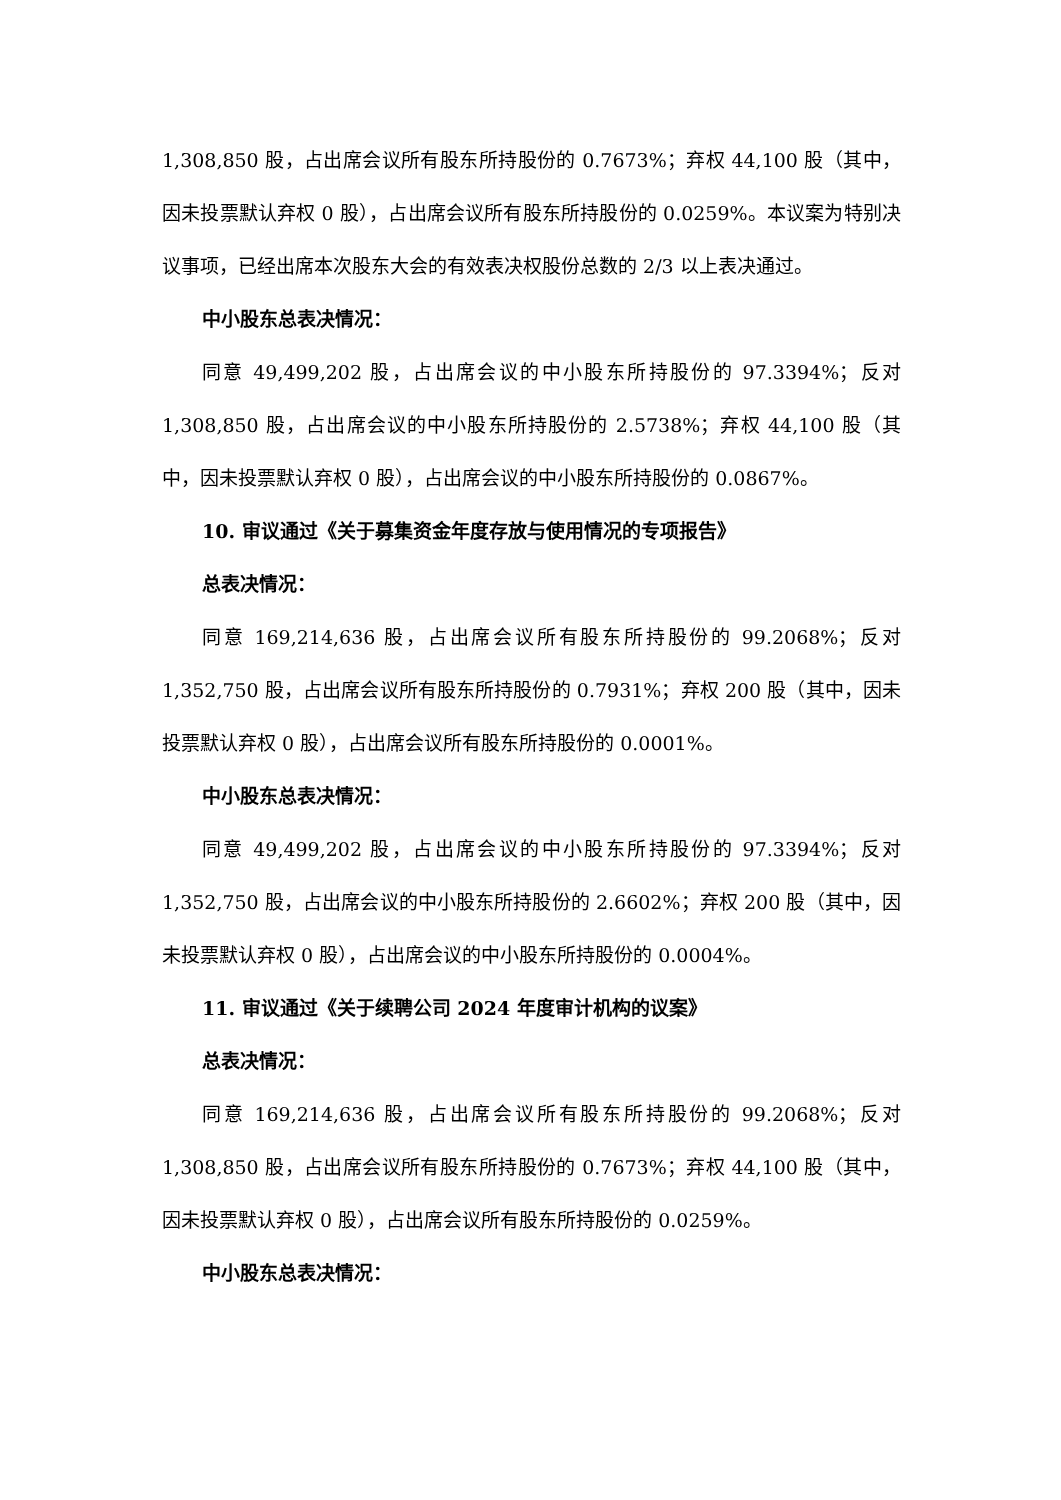1,308,850 股，占出席会议所有股东所持股份的 0.7673%；弃权 44,100 股（其中，因未投票默认弃权 0 股），占出席会议所有股东所持股份的 0.0259%。本议案为特别决议事项，已经出席本次股东大会的有效表决权股份总数的 2/3 以上表决通过。
中小股东总表决情况：
同意 49,499,202 股，占出席会议的中小股东所持股份的 97.3394%；反对 1,308,850 股，占出席会议的中小股东所持股份的 2.5738%；弃权 44,100 股（其中，因未投票默认弃权 0 股），占出席会议的中小股东所持股份的 0.0867%。
10. 审议通过《关于募集资金年度存放与使用情况的专项报告》
总表决情况：
同意 169,214,636 股，占出席会议所有股东所持股份的 99.2068%；反对 1,352,750 股，占出席会议所有股东所持股份的 0.7931%；弃权 200 股（其中，因未投票默认弃权 0 股），占出席会议所有股东所持股份的 0.0001%。
中小股东总表决情况：
同意 49,499,202 股，占出席会议的中小股东所持股份的 97.3394%；反对 1,352,750 股，占出席会议的中小股东所持股份的 2.6602%；弃权 200 股（其中，因未投票默认弃权 0 股），占出席会议的中小股东所持股份的 0.0004%。
11. 审议通过《关于续聘公司 2024 年度审计机构的议案》
总表决情况：
同意 169,214,636 股，占出席会议所有股东所持股份的 99.2068%；反对 1,308,850 股，占出席会议所有股东所持股份的 0.7673%；弃权 44,100 股（其中，因未投票默认弃权 0 股），占出席会议所有股东所持股份的 0.0259%。
中小股东总表决情况：